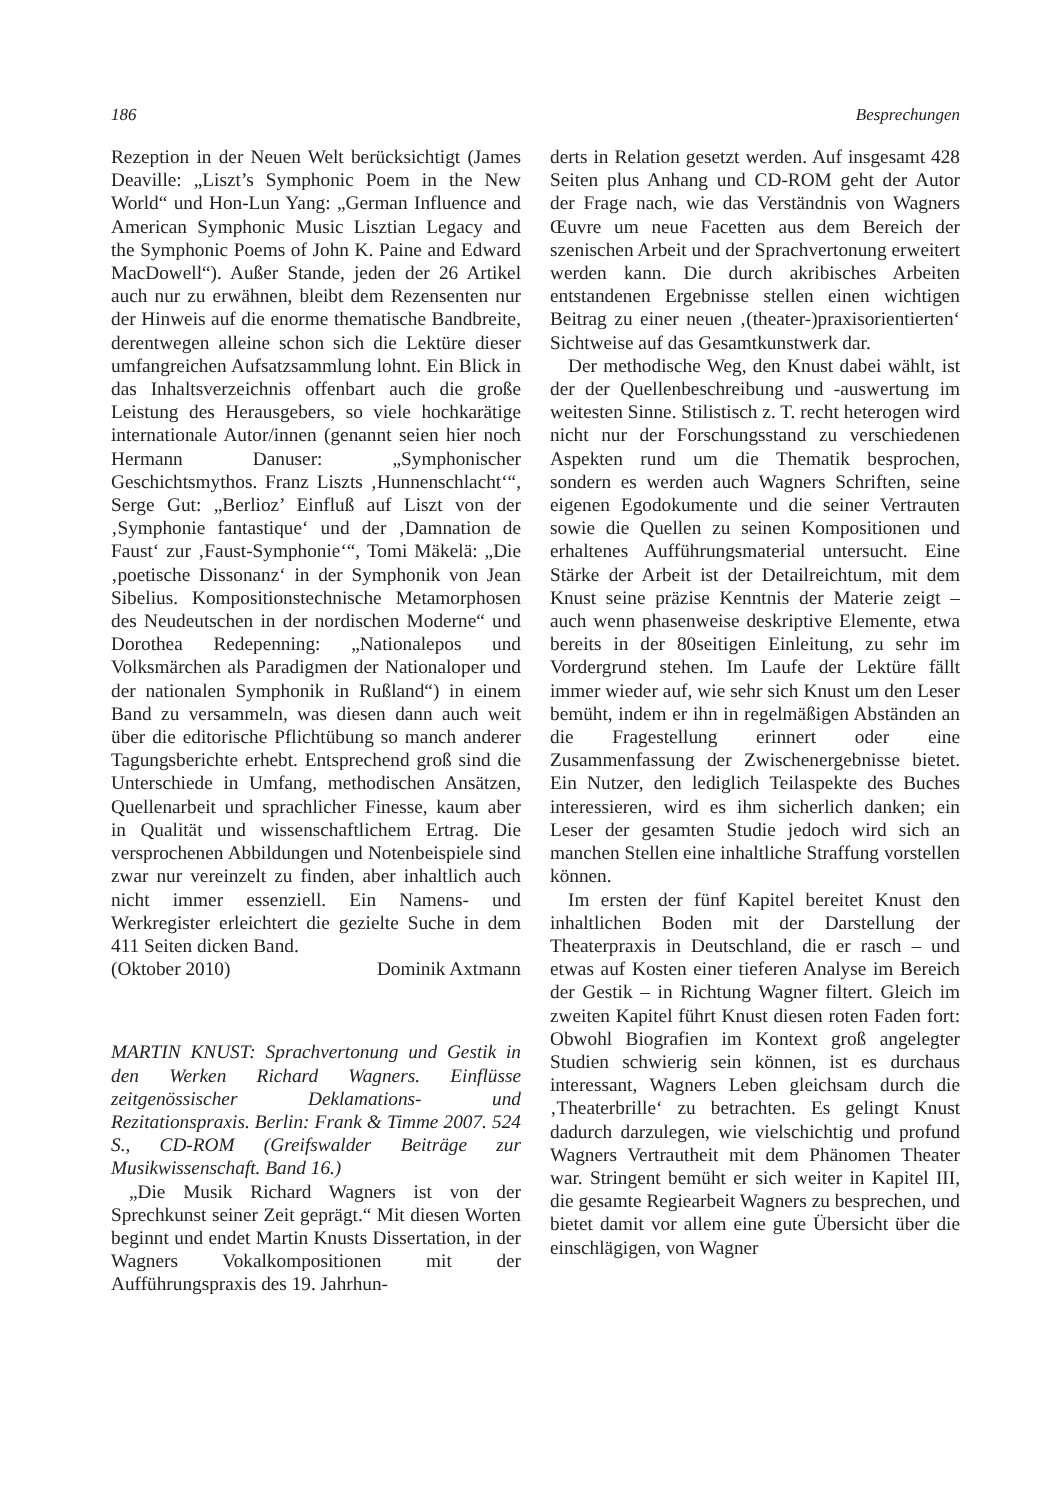186 Besprechungen
Rezeption in der Neuen Welt berücksichtigt (James Deaville: „Liszt’s Symphonic Poem in the New World“ und Hon-Lun Yang: „German Influence and American Symphonic Music Lisztian Legacy and the Symphonic Poems of John K. Paine and Edward MacDowell“). Außer Stande, jeden der 26 Artikel auch nur zu erwähnen, bleibt dem Rezensenten nur der Hinweis auf die enorme thematische Bandbreite, derentwegen alleine schon sich die Lektüre dieser umfangreichen Aufsatzsammlung lohnt. Ein Blick in das Inhaltsverzeichnis offenbart auch die große Leistung des Herausgebers, so viele hochkarätige internationale Autor/innen (genannt seien hier noch Hermann Danuser: „Symphonischer Geschichtsmythos. Franz Liszts ‚Hunnenschlacht‘“, Serge Gut: „Berlioz’ Einfluß auf Liszt von der ‚Symphonie fantastique‘ und der ‚Damnation de Faust‘ zur ‚Faust-Symphonie‘“, Tomi Mäkelä: „Die ‚poetische Dissonanz‘ in der Symphonik von Jean Sibelius. Kompositionstechnische Metamorphosen des Neudeutschen in der nordischen Moderne“ und Dorothea Redepenning: „Nationalepos und Volksmärchen als Paradigmen der Nationaloper und der nationalen Symphonik in Rußland“) in einem Band zu versammeln, was diesen dann auch weit über die editorische Pflichtübung so manch anderer Tagungsberichte erhebt. Entsprechend groß sind die Unterschiede in Umfang, methodischen Ansätzen, Quellenarbeit und sprachlicher Finesse, kaum aber in Qualität und wissenschaftlichem Ertrag. Die versprochenen Abbildungen und Notenbeispiele sind zwar nur vereinzelt zu finden, aber inhaltlich auch nicht immer essenziell. Ein Namens- und Werkregister erleichtert die gezielte Suche in dem 411 Seiten dicken Band.
(Oktober 2010) Dominik Axtmann
MARTIN KNUST: Sprachvertonung und Gestik in den Werken Richard Wagners. Einflüsse zeitgenössischer Deklamations- und Rezitationspraxis. Berlin: Frank & Timme 2007. 524 S., CD-ROM (Greifswalder Beiträge zur Musikwissenschaft. Band 16.)
„Die Musik Richard Wagners ist von der Sprechkunst seiner Zeit geprägt.“ Mit diesen Worten beginnt und endet Martin Knusts Dissertation, in der Wagners Vokalkompositionen mit der Aufführungspraxis des 19. Jahrhun-
derts in Relation gesetzt werden. Auf insgesamt 428 Seiten plus Anhang und CD-ROM geht der Autor der Frage nach, wie das Verständnis von Wagners Œuvre um neue Facetten aus dem Bereich der szenischen Arbeit und der Sprachvertonung erweitert werden kann. Die durch akribisches Arbeiten entstandenen Ergebnisse stellen einen wichtigen Beitrag zu einer neuen ‚(theater-)praxisorientierten‘ Sichtweise auf das Gesamtkunstwerk dar.
Der methodische Weg, den Knust dabei wählt, ist der der Quellenbeschreibung und -auswertung im weitesten Sinne. Stilistisch z. T. recht heterogen wird nicht nur der Forschungsstand zu verschiedenen Aspekten rund um die Thematik besprochen, sondern es werden auch Wagners Schriften, seine eigenen Egodokumente und die seiner Vertrauten sowie die Quellen zu seinen Kompositionen und erhaltenes Aufführungsmaterial untersucht. Eine Stärke der Arbeit ist der Detailreichtum, mit dem Knust seine präzise Kenntnis der Materie zeigt – auch wenn phasenweise deskriptive Elemente, etwa bereits in der 80seitigen Einleitung, zu sehr im Vordergrund stehen. Im Laufe der Lektüre fällt immer wieder auf, wie sehr sich Knust um den Leser bemüht, indem er ihn in regelmäßigen Abständen an die Fragestellung erinnert oder eine Zusammenfassung der Zwischenergebnisse bietet. Ein Nutzer, den lediglich Teilaspekte des Buches interessieren, wird es ihm sicherlich danken; ein Leser der gesamten Studie jedoch wird sich an manchen Stellen eine inhaltliche Straffung vorstellen können.
Im ersten der fünf Kapitel bereitet Knust den inhaltlichen Boden mit der Darstellung der Theaterpraxis in Deutschland, die er rasch – und etwas auf Kosten einer tieferen Analyse im Bereich der Gestik – in Richtung Wagner filtert. Gleich im zweiten Kapitel führt Knust diesen roten Faden fort: Obwohl Biografien im Kontext groß angelegter Studien schwierig sein können, ist es durchaus interessant, Wagners Leben gleichsam durch die ‚Theaterbrille‘ zu betrachten. Es gelingt Knust dadurch darzulegen, wie vielschichtig und profund Wagners Vertrautheit mit dem Phänomen Theater war. Stringent bemüht er sich weiter in Kapitel III, die gesamte Regiearbeit Wagners zu besprechen, und bietet damit vor allem eine gute Übersicht über die einschlägigen, von Wagner